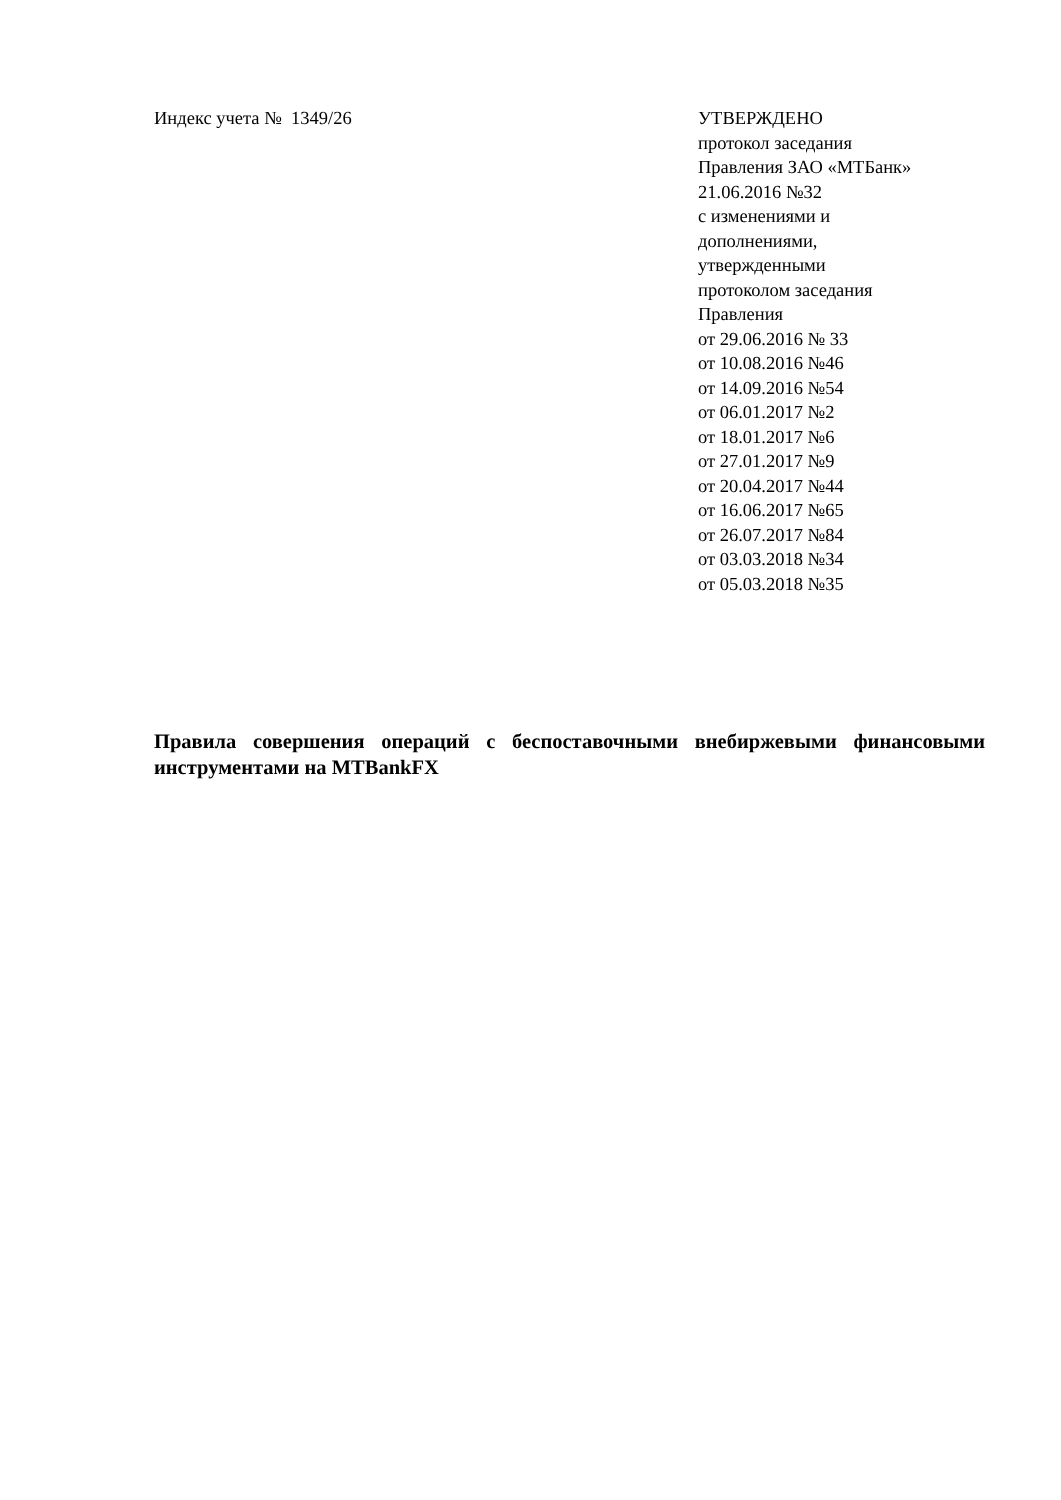Индекс учета № 1349/26 УТВЕРЖДЕНО
протокол заседания
Правления ЗАО «МТБанк»
21.06.2016 №32
с изменениями и
дополнениями,
утвержденными
протоколом заседания
Правления
от 29.06.2016 № 33
от 10.08.2016 №46
от 14.09.2016 №54
от 06.01.2017 №2
от 18.01.2017 №6
от 27.01.2017 №9
от 20.04.2017 №44
от 16.06.2017 №65
от 26.07.2017 №84
от 03.03.2018 №34
от 05.03.2018 №35
Правила совершения операций с беспоставочными внебиржевыми финансовыми инструментами на MTBankFX